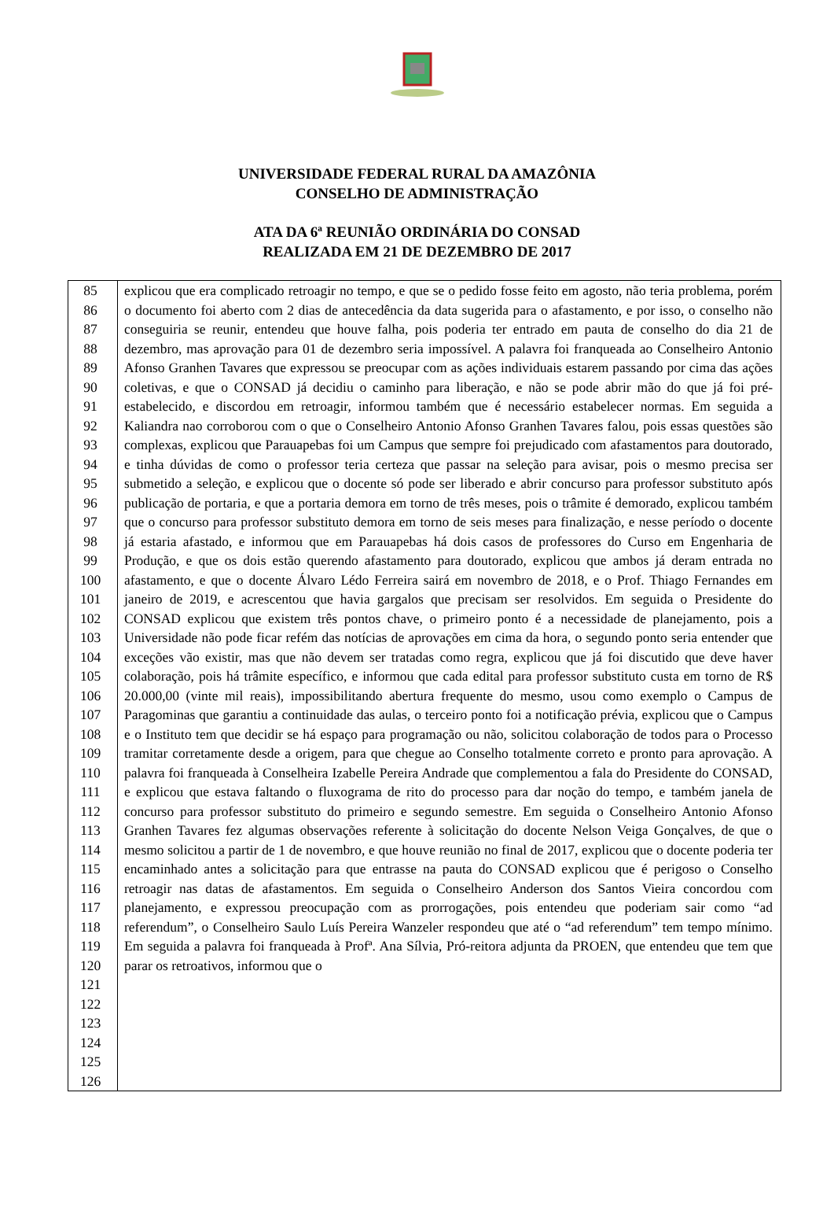UNIVERSIDADE FEDERAL RURAL DA AMAZÔNIA
CONSELHO DE ADMINISTRAÇÃO
ATA DA 6ª REUNIÃO ORDINÁRIA DO CONSAD
REALIZADA EM 21 DE DEZEMBRO DE 2017
| 85 86 87 88 89 90 91 92 93 94 95 96 97 98 99 100 101 102 103 104 105 106 107 108 109 110 111 112 113 114 115 116 117 118 119 120 121 122 123 124 125 126 | explicou que era complicado retroagir no tempo, e que se o pedido fosse feito em agosto, não teria problema, porém o documento foi aberto com 2 dias de antecedência da data sugerida para o afastamento, e por isso, o conselho não conseguiria se reunir, entendeu que houve falha, pois poderia ter entrado em pauta de conselho do dia 21 de dezembro, mas aprovação para 01 de dezembro seria impossível. A palavra foi franqueada ao Conselheiro Antonio Afonso Granhen Tavares que expressou se preocupar com as ações individuais estarem passando por cima das ações coletivas, e que o CONSAD já decidiu o caminho para liberação, e não se pode abrir mão do que já foi pré-estabelecido, e discordou em retroagir, informou também que é necessário estabelecer normas. Em seguida a Kaliandra nao corroborou com o que o Conselheiro Antonio Afonso Granhen Tavares falou, pois essas questões são complexas, explicou que Parauapebas foi um Campus que sempre foi prejudicado com afastamentos para doutorado, e tinha dúvidas de como o professor teria certeza que passar na seleção para avisar, pois o mesmo precisa ser submetido a seleção, e explicou que o docente só pode ser liberado e abrir concurso para professor substituto após publicação de portaria, e que a portaria demora em torno de três meses, pois o trâmite é demorado, explicou também que o concurso para professor substituto demora em torno de seis meses para finalização, e nesse período o docente já estaria afastado, e informou que em Parauapebas há dois casos de professores do Curso em Engenharia de Produção, e que os dois estão querendo afastamento para doutorado, explicou que ambos já deram entrada no afastamento, e que o docente Álvaro Lédo Ferreira sairá em novembro de 2018, e o Prof. Thiago Fernandes em janeiro de 2019, e acrescentou que havia gargalos que precisam ser resolvidos. Em seguida o Presidente do CONSAD explicou que existem três pontos chave, o primeiro ponto é a necessidade de planejamento, pois a Universidade não pode ficar refém das notícias de aprovações em cima da hora, o segundo ponto seria entender que exceções vão existir, mas que não devem ser tratadas como regra, explicou que já foi discutido que deve haver colaboração, pois há trâmite específico, e informou que cada edital para professor substituto custa em torno de R$ 20.000,00 (vinte mil reais), impossibilitando abertura frequente do mesmo, usou como exemplo o Campus de Paragominas que garantiu a continuidade das aulas, o terceiro ponto foi a notificação prévia, explicou que o Campus e o Instituto tem que decidir se há espaço para programação ou não, solicitou colaboração de todos para o Processo tramitar corretamente desde a origem, para que chegue ao Conselho totalmente correto e pronto para aprovação. A palavra foi franqueada à Conselheira Izabelle Pereira Andrade que complementou a fala do Presidente do CONSAD, e explicou que estava faltando o fluxograma de rito do processo para dar noção do tempo, e também janela de concurso para professor substituto do primeiro e segundo semestre. Em seguida o Conselheiro Antonio Afonso Granhen Tavares fez algumas observações referente à solicitação do docente Nelson Veiga Gonçalves, de que o mesmo solicitou a partir de 1 de novembro, e que houve reunião no final de 2017, explicou que o docente poderia ter encaminhado antes a solicitação para que entrasse na pauta do CONSAD explicou que é perigoso o Conselho retroagir nas datas de afastamentos. Em seguida o Conselheiro Anderson dos Santos Vieira concordou com planejamento, e expressou preocupação com as prorrogações, pois entendeu que poderiam sair como “ad referendum”, o Conselheiro Saulo Luís Pereira Wanzeler respondeu que até o “ad referendum” tem tempo mínimo. Em seguida a palavra foi franqueada à Profª. Ana Sílvia, Pró-reitora adjunta da PROEN, que entendeu que tem que parar os retroativos, informou que o |